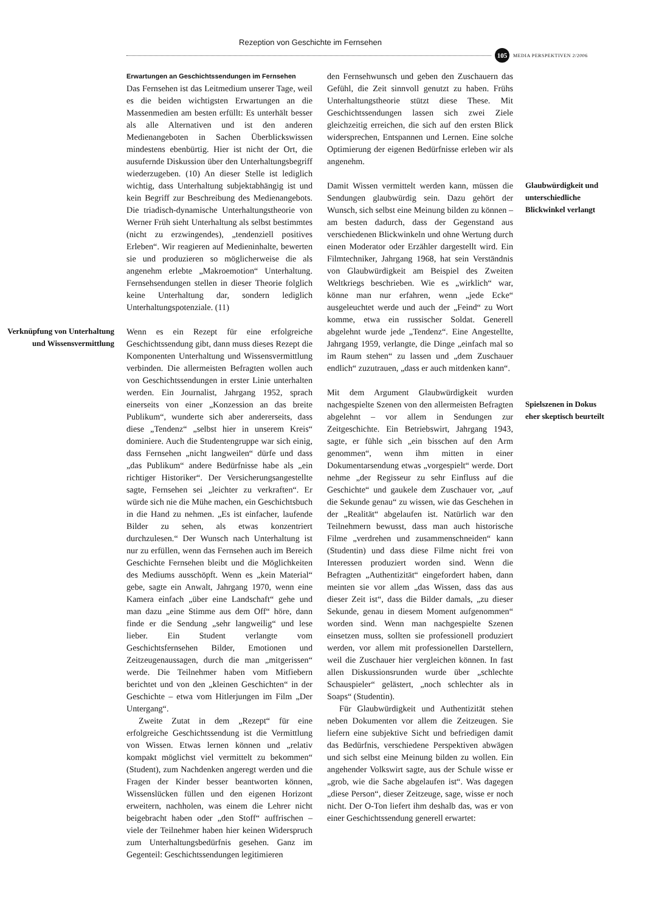Rezeption von Geschichte im Fernsehen
105
MEDIA PERSPEKTIVEN 2/2006
Verknüpfung von Unterhaltung und Wissensvermittlung
Erwartungen an Geschichtssendungen im Fernsehen
Das Fernsehen ist das Leitmedium unserer Tage, weil es die beiden wichtigsten Erwartungen an die Massenmedien am besten erfüllt: Es unterhält besser als alle Alternativen und ist den anderen Medienangeboten in Sachen Überblickswissen mindestens ebenbürtig. Hier ist nicht der Ort, die ausufernde Diskussion über den Unterhaltungsbegriff wiederzugeben. (10) An dieser Stelle ist lediglich wichtig, dass Unterhaltung subjektabhängig ist und kein Begriff zur Beschreibung des Medienangebots. Die triadisch-dynamische Unterhaltungstheorie von Werner Früh sieht Unterhaltung als selbst bestimmtes (nicht zu erzwingendes), „tendenziell positives Erleben“. Wir reagieren auf Medieninhalte, bewerten sie und produzieren so möglicherweise die als angenehm erlebte „Makroemotion“ Unterhaltung. Fernsehsendungen stellen in dieser Theorie folglich keine Unterhaltung dar, sondern lediglich Unterhaltungspotenziale. (11)
Wenn es ein Rezept für eine erfolgreiche Geschichtssendung gibt, dann muss dieses Rezept die Komponenten Unterhaltung und Wissensvermittlung verbinden. Die allermeisten Befragten wollen auch von Geschichtssendungen in erster Linie unterhalten werden. Ein Journalist, Jahrgang 1952, sprach einerseits von einer „Konzession an das breite Publikum“, wunderte sich aber andererseits, dass diese „Tendenz“ „selbst hier in unserem Kreis“ dominiere. Auch die Studentengruppe war sich einig, dass Fernsehen „nicht langweilen“ dürfe und dass „das Publikum“ andere Bedürfnisse habe als „ein richtiger Historiker“. Der Versicherungsangestellte sagte, Fernsehen sei „leichter zu verkraften“. Er würde sich nie die Mühe machen, ein Geschichtsbuch in die Hand zu nehmen. „Es ist einfacher, laufende Bilder zu sehen, als etwas konzentriert durchzulesen.“ Der Wunsch nach Unterhaltung ist nur zu erfüllen, wenn das Fernsehen auch im Bereich Geschichte Fernsehen bleibt und die Möglichkeiten des Mediums ausschöpft. Wenn es „kein Material“ gebe, sagte ein Anwalt, Jahrgang 1970, wenn eine Kamera einfach „über eine Landschaft“ gehe und man dazu „eine Stimme aus dem Off“ höre, dann finde er die Sendung „sehr langweilig“ und lese lieber. Ein Student verlangte vom Geschichtsfernsehen Bilder, Emotionen und Zeitzeugenaussagen, durch die man „mitgerissen“ werde. Die Teilnehmer haben vom Mitfiebern berichtet und von den „kleinen Geschichten“ in der Geschichte – etwa vom Hitlerjungen im Film „Der Untergang“.
Zweite Zutat in dem „Rezept“ für eine erfolgreiche Geschichtssendung ist die Vermittlung von Wissen. Etwas lernen können und „relativ kompakt möglichst viel vermittelt zu bekommen“ (Student), zum Nachdenken angeregt werden und die Fragen der Kinder besser beantworten können, Wissenslücken füllen und den eigenen Horizont erweitern, nachholen, was einem die Lehrer nicht beigebracht haben oder „den Stoff“ auffrischen – viele der Teilnehmer haben hier keinen Widerspruch zum Unterhaltungsbedürfnis gesehen. Ganz im Gegenteil: Geschichtssendungen legitimieren
den Fernsehwunsch und geben den Zuschauern das Gefühl, die Zeit sinnvoll genutzt zu haben. Frühs Unterhaltungstheorie stützt diese These. Mit Geschichtssendungen lassen sich zwei Ziele gleichzeitig erreichen, die sich auf den ersten Blick widersprechen, Entspannen und Lernen. Eine solche Optimierung der eigenen Bedürfnisse erleben wir als angenehm.
Damit Wissen vermittelt werden kann, müssen die Sendungen glaubwürdig sein. Dazu gehört der Wunsch, sich selbst eine Meinung bilden zu können – am besten dadurch, dass der Gegenstand aus verschiedenen Blickwinkeln und ohne Wertung durch einen Moderator oder Erzähler dargestellt wird. Ein Filmtechniker, Jahrgang 1968, hat sein Verständnis von Glaubwürdigkeit am Beispiel des Zweiten Weltkriegs beschrieben. Wie es „wirklich“ war, könne man nur erfahren, wenn „jede Ecke“ ausgeleuchtet werde und auch der „Feind“ zu Wort komme, etwa ein russischer Soldat. Generell abgelehnt wurde jede „Tendenz“. Eine Angestellte, Jahrgang 1959, verlangte, die Dinge „einfach mal so im Raum stehen“ zu lassen und „dem Zuschauer endlich“ zuzutrauen, „dass er auch mitdenken kann“.
Mit dem Argument Glaubwürdigkeit wurden nachgespielte Szenen von den allermeisten Befragten abgelehnt – vor allem in Sendungen zur Zeitgeschichte. Ein Betriebswirt, Jahrgang 1943, sagte, er fühle sich „ein bisschen auf den Arm genommen“, wenn ihm mitten in einer Dokumentarsendung etwas „vorgespielt“ werde. Dort nehme „der Regisseur zu sehr Einfluss auf die Geschichte“ und gaukele dem Zuschauer vor, „auf die Sekunde genau“ zu wissen, wie das Geschehen in der „Realität“ abgelaufen ist. Natürlich war den Teilnehmern bewusst, dass man auch historische Filme „verdrehen und zusammenschneiden“ kann (Studentin) und dass diese Filme nicht frei von Interessen produziert worden sind. Wenn die Befragten „Authentizität“ eingefordert haben, dann meinten sie vor allem „das Wissen, dass das aus dieser Zeit ist“, dass die Bilder damals, „zu dieser Sekunde, genau in diesem Moment aufgenommen“ worden sind. Wenn man nachgespielte Szenen einsetzen muss, sollten sie professionell produziert werden, vor allem mit professionellen Darstellern, weil die Zuschauer hier vergleichen können. In fast allen Diskussionsrunden wurde über „schlechte Schauspieler“ gelästert, „noch schlechter als in Soaps“ (Studentin).
Für Glaubwürdigkeit und Authentizität stehen neben Dokumenten vor allem die Zeitzeugen. Sie liefern eine subjektive Sicht und befriedigen damit das Bedürfnis, verschiedene Perspektiven abwägen und sich selbst eine Meinung bilden zu wollen. Ein angehender Volkswirt sagte, aus der Schule wisse er „grob, wie die Sache abgelaufen ist“. Was dagegen „diese Person“, dieser Zeitzeuge, sage, wisse er noch nicht. Der O-Ton liefert ihm deshalb das, was er von einer Geschichtssendung generell erwartet:
Glaubwürdigkeit und unterschiedliche Blickwinkel verlangt
Spielszenen in Dokus eher skeptisch beurteilt